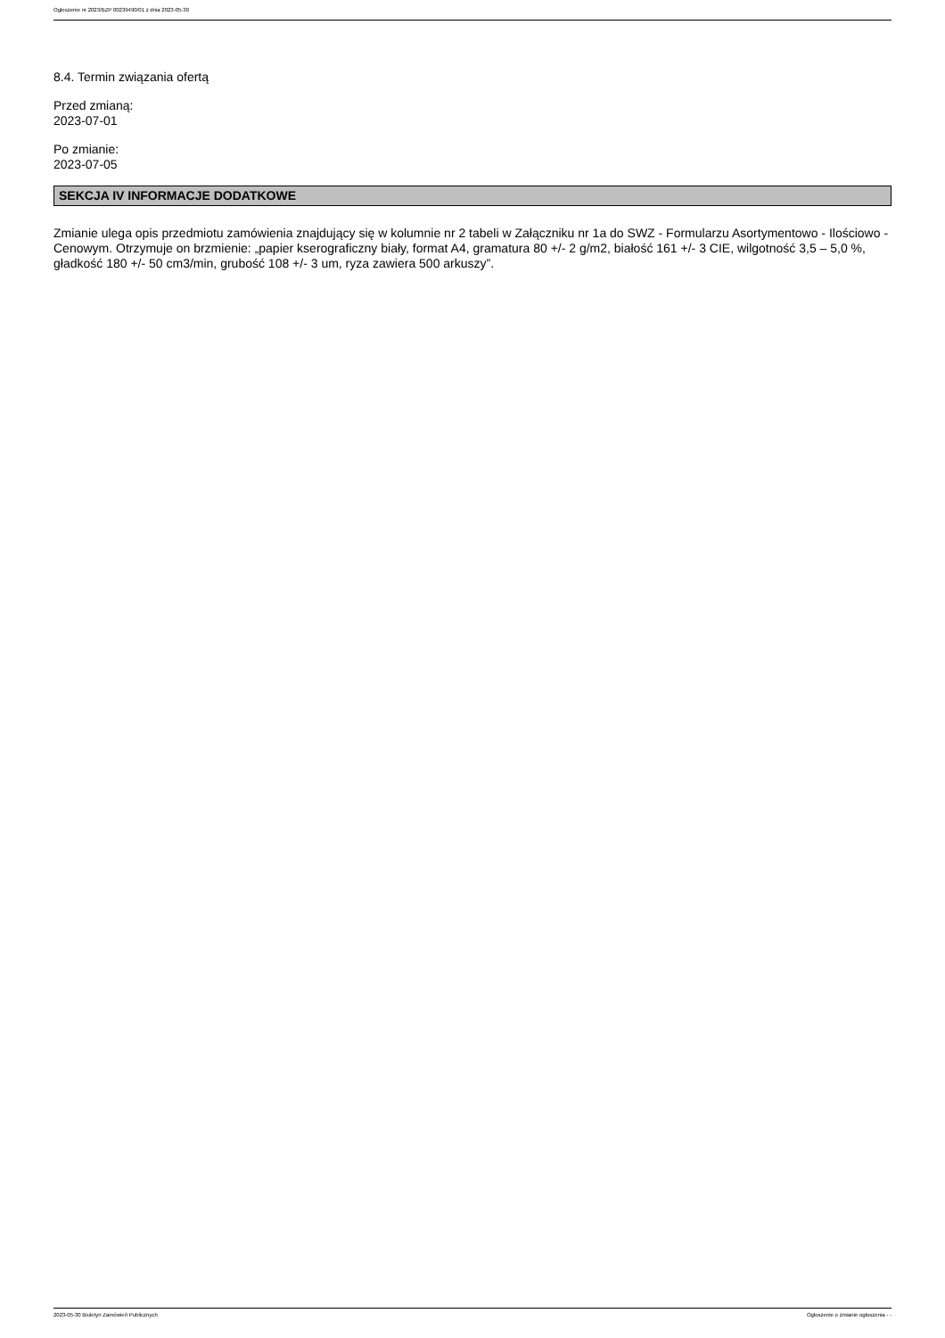Ogłoszenie nr 2023/BZP 00239490/01 z dnia 2023-05-30
8.4. Termin związania ofertą
Przed zmianą:
2023-07-01
Po zmianie:
2023-07-05
SEKCJA IV INFORMACJE DODATKOWE
Zmianie ulega opis przedmiotu zamówienia znajdujący się w kolumnie nr 2 tabeli w Załączniku nr 1a do SWZ - Formularzu Asortymentowo - Ilościowo - Cenowym. Otrzymuje on brzmienie: „papier kserograficzny biały, format A4, gramatura 80 +/- 2 g/m2, białość 161 +/- 3 CIE, wilgotność 3,5 – 5,0 %, gładkość 180 +/- 50 cm3/min, grubość 108 +/- 3 um, ryza zawiera 500 arkuszy”.
2023-05-30 Biuletyn Zamówień Publicznych Ogłoszenie o zmianie ogłoszenia - -